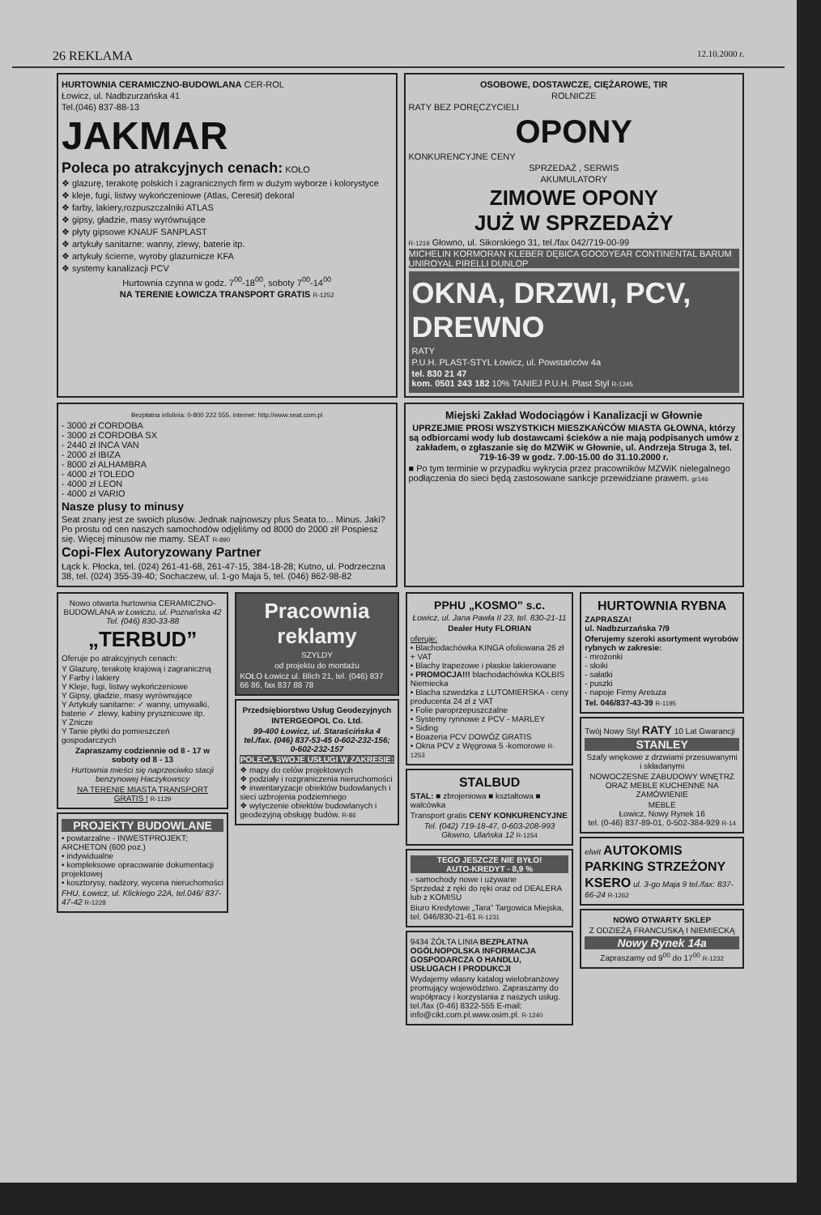26 REKLAMA 12.10.2000 r.
HURTOWNIA CERAMICZNO-BUDOWLANA CER-ROL
Łowicz, ul. Nadbzurzańska 41
Tel.(046) 837-88-13
JAKMAR
Poleca po atrakcyjnych cenach: KOŁO
❖ glazurę, terakotę polskich i zagranicznych firm w dużym wyborze i kolorystyce
❖ kleje, fugi, listwy wykończeniowe (Atlas, Ceresit) dekoral
❖ farby, lakiery,rozpuszczalniki ATLAS
❖ gipsy, gładzie, masy wyrównujące
❖ płyty gipsowe KNAUF SANPLAST
❖ artykuły sanitarne: wanny, zlewy, baterie itp.
❖ artykuły ścierne, wyroby glazurnicze KFA
❖ systemy kanalizacji PCV
Hurtownia czynna w godz. 7<sup>00</sup>-18<sup>00</sup>, soboty 7<sup>00</sup>-14<sup>00</sup>
NA TERENIE ŁOWICZA TRANSPORT GRATIS R-1252
OSOBOWE, DOSTAWCZE, CIĘŻAROWE, TIR
ROLNICZE
RATY BEZ PORĘCZYCIELI
OPONY
KONKURENCYJNE CENY
SPRZEDAŻ , SERWIS
AKUMULATORY
ZIMOWE OPONY
JUŻ W SPRZEDAŻY
R-1219 Głowno, ul. Sikorskiego 31, tel./fax 042/719-00-99
MICHELIN KORMORAN KLEBER DĘBICA GOODYEAR CONTINENTAL BARUM UNIROYAL PIRELLI DUNLOP
OKNA, DRZWI, PCV, DREWNO
RATY
P.U.H. PLAST-STYL Łowicz, ul. Powstańców 4a
tel. 830 21 47
kom. 0501 243 182 10% TANIEJ P.U.H. Plast Styl R-1245
Bezpłatna infolinia: 0-800 222 555, internet: http://www.seat.com.pl
- 3000 zł CORDOBA
- 3000 zł CORDOBA SX
- 2440 zł INCA VAN
- 2000 zł IBIZA
- 8000 zł ALHAMBRA
- 4000 zł TOLEDO
- 4000 zł LEON
- 4000 zł VARIO
Nasze plusy to minusy
Seat znany jest ze swoich plusów. Jednak najnowszy plus Seata to... Minus. Jaki? Po prostu od cen naszych samochodów odjęliśmy od 8000 do 2000 zł! Pospiesz się. Więcej minusów nie mamy. SEAT R-890
Copi-Flex Autoryzowany Partner
Łąck k. Płocka, tel. (024) 261-41-68, 261-47-15, 384-18-28; Kutno, ul. Podrzeczna 38, tel. (024) 355-39-40; Sochaczew, ul. 1-go Maja 5, tel. (046) 862-98-82
Miejski Zakład Wodociągów i Kanalizacji w Głownie
UPRZEJMIE PROSI WSZYSTKICH MIESZKAŃCÓW MIASTA GŁOWNA, którzy są odbiorcami wody lub dostawcami ścieków a nie mają podpisanych umów z zakładem, o zgłaszanie się do MZWiK w Głownie, ul. Andrzeja Struga 3, tel. 719-16-39 w godz. 7.00-15.00 do 31.10.2000 r.
■ Po tym terminie w przypadku wykrycia przez pracowników MZWiK nielegalnego podłączenia do sieci będą zastosowane sankcje przewidziane prawem. gr146
Nowo otwarta hurtownia CERAMICZNO-BUDOWLANA w Łowiczu, ul. Poznańska 42 Tel. (046) 830-33-88
„TERBUD”
Oferuje po atrakcyjnych cenach:
Y Glazurę, terakotę krajową i zagraniczną
Y Farby i lakiery
Y Kleje, fugi, listwy wykończeniowe
Y Gipsy, gładzie, masy wyrównujące
Y Artykuły sanitarne: ✓ wanny, umywalki, baterie ✓ zlewy, kabiny prysznicowe itp.
Y Znicze
Y Tanie płytki do pomieszczeń gospodarczych
Zapraszamy codziennie od 8 - 17 w soboty od 8 - 13
Hurtownia mieści się naprzeciwko stacji benzynowej Haczykowscy
NA TERENIE MIASTA TRANSPORT GRATIS ! R-1129
PROJEKTY BUDOWLANE
• powtarzalne - INWESTPROJEKT; ARCHETON (600 poz.)
• indywidualne
• kompleksowe opracowanie dokumentacji projektowej
• kosztorysy, nadzory, wycena nieruchomości
FHU, Łowicz, ul. Klickiego 22A, tel.046/ 837-47-42 R-1228
Pracownia reklamy
SZYLDY
od projektu do montażu
KOŁO Łowicz ul. Blich 21, tel. (046) 837 66 86, fax 837 88 78
Przedsiębiorstwo Usług Geodezyjnych
INTERGEOPOL Co. Ltd.
99-400 Łowicz, ul. Staraścińska 4 tel./fax. (046) 837-53-45 0-602-232-156; 0-602-232-157
POLECA SWOJE USŁUGI W ZAKRESIE:
❖ mapy do celów projektowych
❖ podziały i rozgraniczenia nieruchomości
❖ inwentaryzacje obiektów budowlanych i sieci uzbrojenia podziemnego
❖ wytyczenie obiektów budowlanych i geodezyjną obsługę budów. R-86
PPHU „KOSMO” s.c.
Łowicz, ul. Jana Pawła II 23, tel. 830-21-11
Dealer Huty FLORIAN
oferuje:
• Blachodachówka KINGA ofoliowana 26 zł + VAT
• Blachy trapezowe i płaskie lakierowane
• PROMOCJA!!! blachodachówka KOLBIS Niemiecka
• Blacha szwedzka z LUTOMIERSKA - ceny producenta 24 zł z VAT
• Folie paroprzepuszczalne
• Systemy rynnowe z PCV - MARLEY
• Siding
• Boazeria PCV DOWÓZ GRATIS
• Okna PCV z Węgrowa 5 -komorowe R-1253
STALBUD
STAL: ■ zbrojeniowa ■ kształtowa ■ walcówka
Transport gratis CENY KONKURENCYJNE
Tel. (042) 719-18-47, 0-603-208-993 Głowno, Ulańska 12 R-1254
TEGO JESZCZE NIE BYŁO!
AUTO-KREDYT - 8,9 %
- samochody nowe i używane
Sprzedaż z ręki do ręki oraz od DEALERA lub z KOMISU
Biuro Kredytowe „Tara” Targowica Miejska, tel. 046/830-21-61 R-1231
9434 ŻÓŁTA LINIA BEZPŁATNA OGÓLNOPOLSKA INFORMACJA GOSPODARCZA O HANDLU, USŁUGACH I PRODUKCJI
Wydajemy własny katalog wielobranżowy promujący województwo. Zapraszamy do współpracy i korzystania z naszych usług. tel./fax (0-46) 8322-555 E-mail: info@cikt.com.pl.www.osim.pl. R-1240
HURTOWNIA RYBNA
ZAPRASZA!
ul. Nadbzurzańska 7/9
Oferujemy szeroki asortyment wyrobów rybnych w zakresie:
- mrożonki
- słoiki
- sałatki
- puszki
- napoje Firmy Aretuza
Tel. 046/837-43-39 R-1195
Twój Nowy Styl RATY 10 Lat Gwarancji
STANLEY
Szafy wnękowe z drzwiami przesuwanymi i składanymi
NOWOCZESNE ZABUDOWY WNĘTRZ ORAZ MEBLE KUCHENNE NA ZAMÓWIENIE
MEBLE
Łowicz, Nowy Rynek 16
tel. (0-46) 837-89-01, 0-502-384-929 R-14
elwit AUTOKOMIS
PARKING STRZEŻONY
KSERO ul. 3-go Maja 9 tel./fax: 837-66-24 R-1262
NOWO OTWARTY SKLEP
Z ODZIEŻĄ FRANCUSKĄ I NIEMIECKĄ
Nowy Rynek 14a
Zapraszamy od 9<sup>00</sup> do 17<sup>00</sup> R-1232